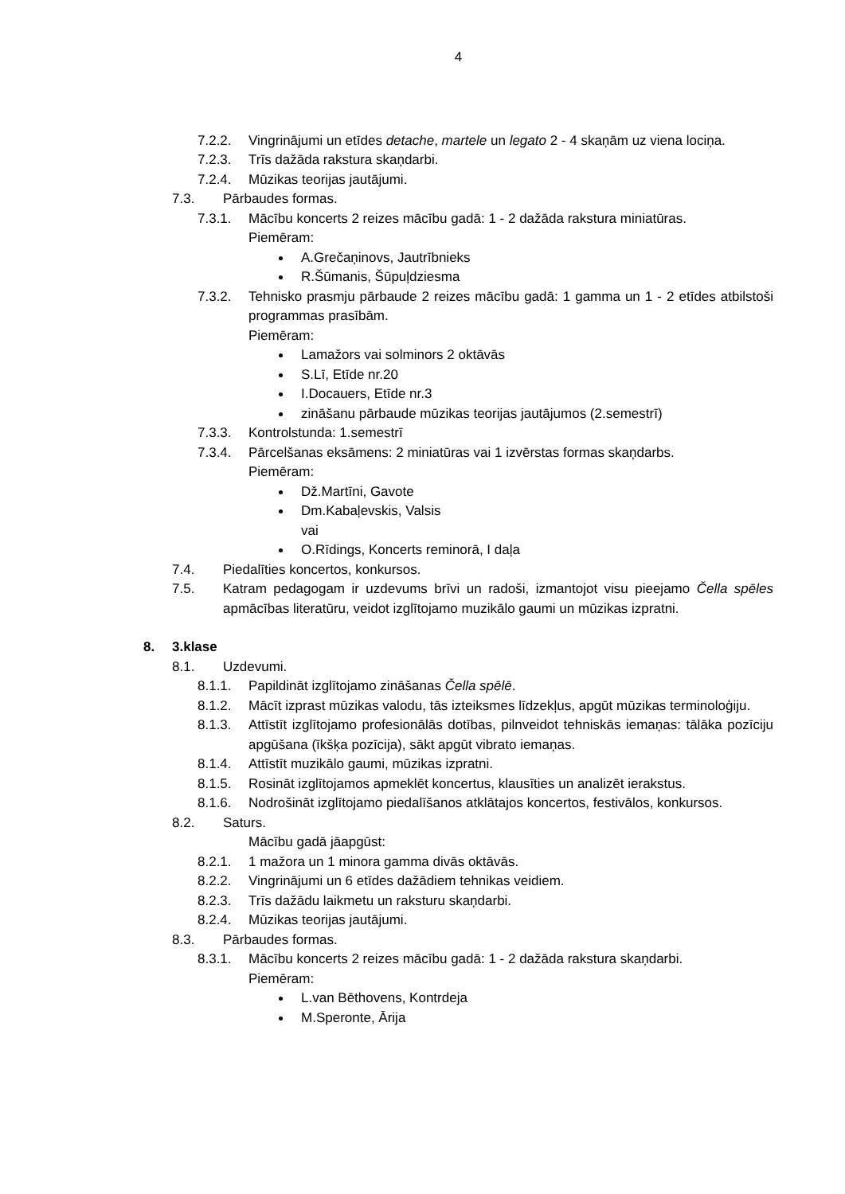4
7.2.2. Vingrinājumi un etīdes detache, martele un legato 2 - 4 skaņām uz viena lociņa.
7.2.3. Trīs dažāda rakstura skaņdarbi.
7.2.4. Mūzikas teorijas jautājumi.
7.3. Pārbaudes formas.
7.3.1. Mācību koncerts 2 reizes mācību gadā: 1 - 2 dažāda rakstura miniatūras.
Piemēram:
A.Grečaņinovs, Jautrībnieks
R.Šūmanis, Šūpuļdziesma
7.3.2. Tehnisko prasmju pārbaude 2 reizes mācību gadā: 1 gamma un 1 - 2 etīdes atbilstoši programmas prasībām.
Piemēram:
Lamažors vai solminors 2 oktāvās
S.Lī, Etīde nr.20
I.Docauers, Etīde nr.3
zināšanu pārbaude mūzikas teorijas jautājumos (2.semestrī)
7.3.3. Kontrolstunda: 1.semestrī
7.3.4. Pārcelšanas eksāmens: 2 miniatūras vai 1 izvērstas formas skaņdarbs.
Piemēram:
Dž.Martīni, Gavote
Dm.Kabaļevskis, Valsis
vai
O.Rīdings, Koncerts reminorā, I daļa
7.4. Piedalīties koncertos, konkursos.
7.5. Katram pedagogam ir uzdevums brīvi un radoši, izmantojot visu pieejamo Čella spēles apmācības literatūru, veidot izglītojamo muzikālo gaumi un mūzikas izpratni.
8. 3.klase
8.1. Uzdevumi.
8.1.1. Papildināt izglītojamo zināšanas Čella spēlē.
8.1.2. Mācīt izprast mūzikas valodu, tās izteiksmes līdzekļus, apgūt mūzikas terminoloģiju.
8.1.3. Attīstīt izglītojamo profesionālās dotības, pilnveidot tehniskās iemaņas: tālāka pozīciju apgūšana (īkšķa pozīcija), sākt apgūt vibrato iemaņas.
8.1.4. Attīstīt muzikālo gaumi, mūzikas izpratni.
8.1.5. Rosināt izglītojamos apmeklēt koncertus, klausīties un analizēt ierakstus.
8.1.6. Nodrošināt izglītojamo piedalīšanos atklātajos koncertos, festivālos, konkursos.
8.2. Saturs.
Mācību gadā jāapgūst:
8.2.1. 1 mažora un 1 minora gamma divās oktāvās.
8.2.2. Vingrinājumi un 6 etīdes dažādiem tehnikas veidiem.
8.2.3. Trīs dažādu laikmetu un raksturu skaņdarbi.
8.2.4. Mūzikas teorijas jautājumi.
8.3. Pārbaudes formas.
8.3.1. Mācību koncerts 2 reizes mācību gadā: 1 - 2 dažāda rakstura skaņdarbi.
Piemēram:
L.van Bēthovens, Kontrdeja
M.Speronte, Ārija